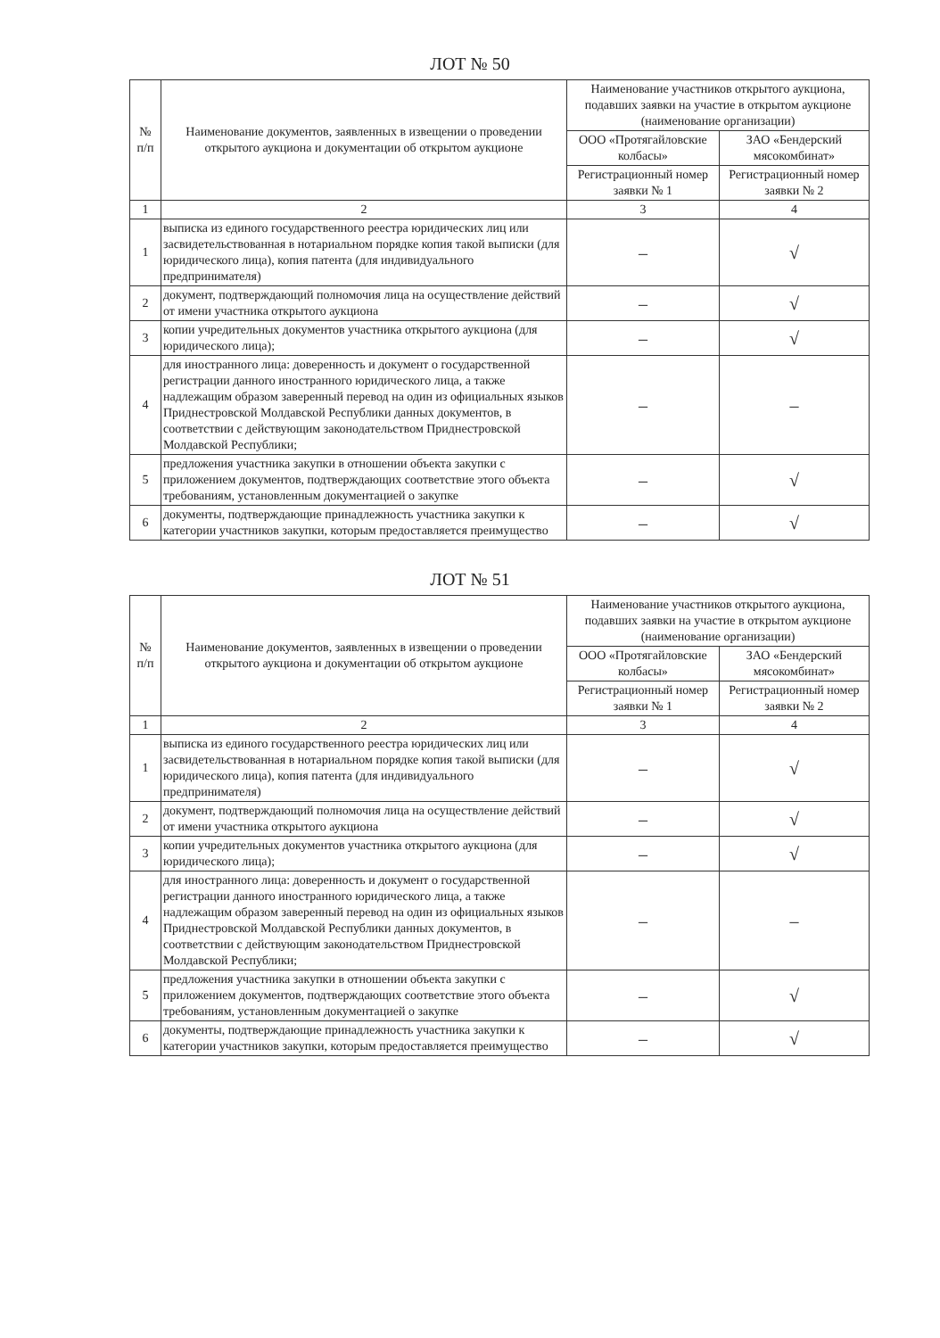ЛОТ № 50
| № п/п | Наименование документов, заявленных в извещении о проведении открытого аукциона и документации об открытом аукционе | Наименование участников открытого аукциона, подавших заявки на участие в открытом аукционе (наименование организации) | |
| --- | --- | --- | --- |
| | | ООО «Протягайловские колбасы» | ЗАО «Бендерский мясокомбинат» |
| | | Регистрационный номер заявки № 1 | Регистрационный номер заявки № 2 |
| 1 | 2 | 3 | 4 |
| 1 | выписка из единого государственного реестра юридических лиц или засвидетельствованная в нотариальном порядке копия такой выписки (для юридического лица), копия патента (для индивидуального предпринимателя) | – | √ |
| 2 | документ, подтверждающий полномочия лица на осуществление действий от имени участника открытого аукциона | – | √ |
| 3 | копии учредительных документов участника открытого аукциона (для юридического лица); | – | √ |
| 4 | для иностранного лица: доверенность и документ о государственной регистрации данного иностранного юридического лица, а также надлежащим образом заверенный перевод на один из официальных языков Приднестровской Молдавской Республики данных документов, в соответствии с действующим законодательством Приднестровской Молдавской Республики; | – | – |
| 5 | предложения участника закупки в отношении объекта закупки с приложением документов, подтверждающих соответствие этого объекта требованиям, установленным документацией о закупке | – | √ |
| 6 | документы, подтверждающие принадлежность участника закупки к категории участников закупки, которым предоставляется преимущество | – | √ |
ЛОТ № 51
| № п/п | Наименование документов, заявленных в извещении о проведении открытого аукциона и документации об открытом аукционе | Наименование участников открытого аукциона, подавших заявки на участие в открытом аукционе (наименование организации) | |
| --- | --- | --- | --- |
| | | ООО «Протягайловские колбасы» | ЗАО «Бендерский мясокомбинат» |
| | | Регистрационный номер заявки № 1 | Регистрационный номер заявки № 2 |
| 1 | 2 | 3 | 4 |
| 1 | выписка из единого государственного реестра юридических лиц или засвидетельствованная в нотариальном порядке копия такой выписки (для юридического лица), копия патента (для индивидуального предпринимателя) | – | √ |
| 2 | документ, подтверждающий полномочия лица на осуществление действий от имени участника открытого аукциона | – | √ |
| 3 | копии учредительных документов участника открытого аукциона (для юридического лица); | – | √ |
| 4 | для иностранного лица: доверенность и документ о государственной регистрации данного иностранного юридического лица, а также надлежащим образом заверенный перевод на один из официальных языков Приднестровской Молдавской Республики данных документов, в соответствии с действующим законодательством Приднестровской Молдавской Республики; | – | – |
| 5 | предложения участника закупки в отношении объекта закупки с приложением документов, подтверждающих соответствие этого объекта требованиям, установленным документацией о закупке | – | √ |
| 6 | документы, подтверждающие принадлежность участника закупки к категории участников закупки, которым предоставляется преимущество | – | √ |